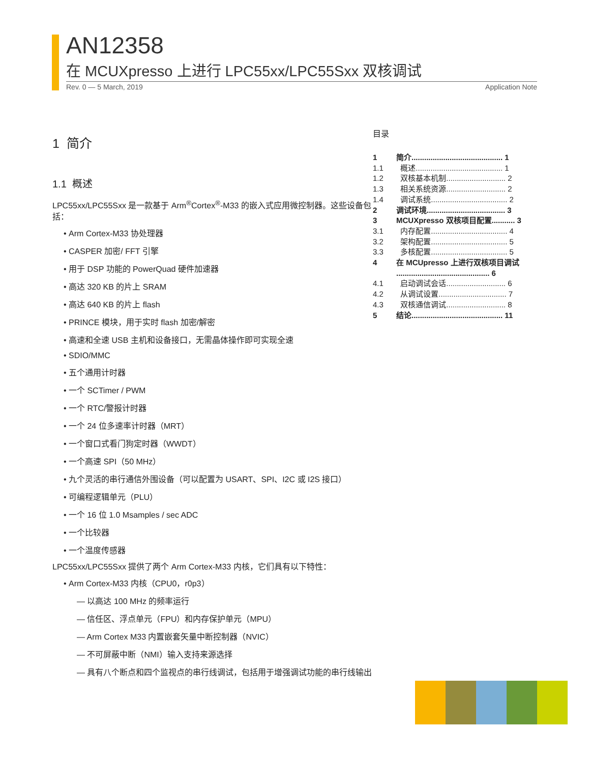AN12358
在 MCUXpresso 上进行 LPC55xx/LPC55Sxx 双核调试
Rev. 0 — 5 March, 2019 Application Note
1 简介
1.1 概述
LPC55xx/LPC55Sxx 是一款基于 Arm<sup>®</sup>Cortex<sup>®</sup>-M33 的嵌入式应用微控制器。这些设备包括：
Arm Cortex-M33 协处理器
CASPER 加密/ FFT 引擎
用于 DSP 功能的 PowerQuad 硬件加速器
高达 320 KB 的片上 SRAM
高达 640 KB 的片上 flash
PRINCE 模块，用于实时 flash 加密/解密
高速和全速 USB 主机和设备接口，无需晶体操作即可实现全速
SDIO/MMC
五个通用计时器
一个 SCTimer / PWM
一个 RTC/警报计时器
一个 24 位多速率计时器（MRT）
一个窗口式看门狗定时器（WWDT）
一个高速 SPI（50 MHz）
九个灵活的串行通信外围设备（可以配置为 USART、SPI、I2C 或 I2S 接口）
可编程逻辑单元（PLU）
一个 16 位 1.0 Msamples / sec ADC
一个比较器
一个温度传感器
LPC55xx/LPC55Sxx 提供了两个 Arm Cortex-M33 内核，它们具有以下特性：
Arm Cortex-M33 内核（CPU0，r0p3）
— 以高达 100 MHz 的频率运行
— 信任区、浮点单元（FPU）和内存保护单元（MPU）
— Arm Cortex M33 内置嵌套矢量中断控制器（NVIC）
— 不可屏蔽中断（NMI）输入支持来源选择
— 具有八个断点和四个监视点的串行线调试，包括用于增强调试功能的串行线输出
目录
| 1 | 简介........................................... 1 |
| 1.1 | 概述......................................... 1 |
| 1.2 | 双核基本机制............................ 2 |
| 1.3 | 相关系统资源............................ 2 |
| 1.4 | 调试系统.................................... 2 |
| 2 | 调试环境..................................... 3 |
| 3 | MCUXpresso 双核项目配置........... 3 |
| 3.1 | 内存配置.................................... 4 |
| 3.2 | 架构配置.................................... 5 |
| 3.3 | 多核配置.................................... 5 |
| 4 | 在 MCUpresso 上进行双核项目调试 ............................................ 6 |
| 4.1 | 启动调试会话............................ 6 |
| 4.2 | 从调试设置................................ 7 |
| 4.3 | 双核通信调试............................ 8 |
| 5 | 结论........................................... 11 |